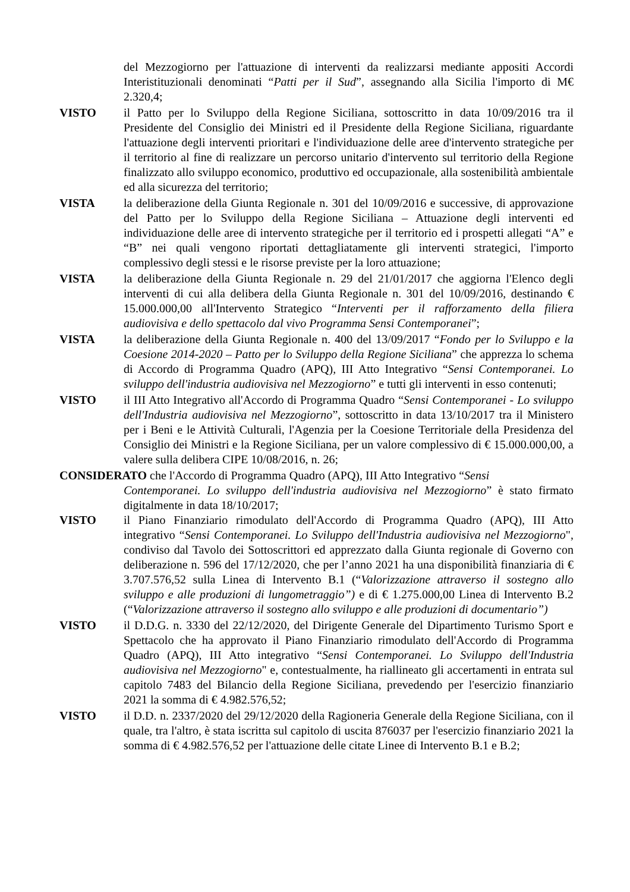del Mezzogiorno per l'attuazione di interventi da realizzarsi mediante appositi Accordi Interistituzionali denominati “Patti per il Sud”, assegnando alla Sicilia l'importo di M€ 2.320,4;
VISTO il Patto per lo Sviluppo della Regione Siciliana, sottoscritto in data 10/09/2016 tra il Presidente del Consiglio dei Ministri ed il Presidente della Regione Siciliana, riguardante l'attuazione degli interventi prioritari e l'individuazione delle aree d'intervento strategiche per il territorio al fine di realizzare un percorso unitario d'intervento sul territorio della Regione finalizzato allo sviluppo economico, produttivo ed occupazionale, alla sostenibilità ambientale ed alla sicurezza del territorio;
VISTA la deliberazione della Giunta Regionale n. 301 del 10/09/2016 e successive, di approvazione del Patto per lo Sviluppo della Regione Siciliana – Attuazione degli interventi ed individuazione delle aree di intervento strategiche per il territorio ed i prospetti allegati “A” e “B” nei quali vengono riportati dettagliatamente gli interventi strategici, l'importo complessivo degli stessi e le risorse previste per la loro attuazione;
VISTA la deliberazione della Giunta Regionale n. 29 del 21/01/2017 che aggiorna l'Elenco degli interventi di cui alla delibera della Giunta Regionale n. 301 del 10/09/2016, destinando € 15.000.000,00 all'Intervento Strategico “Interventi per il rafforzamento della filiera audiovisiva e dello spettacolo dal vivo Programma Sensi Contemporanei”;
VISTA la deliberazione della Giunta Regionale n. 400 del 13/09/2017 “Fondo per lo Sviluppo e la Coesione 2014-2020 – Patto per lo Sviluppo della Regione Siciliana” che apprezza lo schema di Accordo di Programma Quadro (APQ), III Atto Integrativo “Sensi Contemporanei. Lo sviluppo dell'industria audiovisiva nel Mezzogiorno” e tutti gli interventi in esso contenuti;
VISTO il III Atto Integrativo all'Accordo di Programma Quadro “Sensi Contemporanei - Lo sviluppo dell'Industria audiovisiva nel Mezzogiorno”, sottoscritto in data 13/10/2017 tra il Ministero per i Beni e le Attività Culturali, l'Agenzia per la Coesione Territoriale della Presidenza del Consiglio dei Ministri e la Regione Siciliana, per un valore complessivo di € 15.000.000,00, a valere sulla delibera CIPE 10/08/2016, n. 26;
CONSIDERATO che l'Accordo di Programma Quadro (APQ), III Atto Integrativo “Sensi
Contemporanei. Lo sviluppo dell'industria audiovisiva nel Mezzogiorno” è stato firmato digitalmente in data 18/10/2017;
VISTO il Piano Finanziario rimodulato dell'Accordo di Programma Quadro (APQ), III Atto integrativo “Sensi Contemporanei. Lo Sviluppo dell'Industria audiovisiva nel Mezzogiorno", condiviso dal Tavolo dei Sottoscrittori ed apprezzato dalla Giunta regionale di Governo con deliberazione n. 596 del 17/12/2020, che per l’anno 2021 ha una disponibilità finanziaria di € 3.707.576,52 sulla Linea di Intervento B.1 (“Valorizzazione attraverso il sostegno allo sviluppo e alle produzioni di lungometraggio”) e di € 1.275.000,00 Linea di Intervento B.2 (“Valorizzazione attraverso il sostegno allo sviluppo e alle produzioni di documentario”)
VISTO il D.D.G. n. 3330 del 22/12/2020, del Dirigente Generale del Dipartimento Turismo Sport e Spettacolo che ha approvato il Piano Finanziario rimodulato dell'Accordo di Programma Quadro (APQ), III Atto integrativo “Sensi Contemporanei. Lo Sviluppo dell'Industria audiovisiva nel Mezzogiorno" e, contestualmente, ha riallineato gli accertamenti in entrata sul capitolo 7483 del Bilancio della Regione Siciliana, prevedendo per l'esercizio finanziario 2021 la somma di € 4.982.576,52;
VISTO il D.D. n. 2337/2020 del 29/12/2020 della Ragioneria Generale della Regione Siciliana, con il quale, tra l'altro, è stata iscritta sul capitolo di uscita 876037 per l'esercizio finanziario 2021 la somma di € 4.982.576,52 per l'attuazione delle citate Linee di Intervento B.1 e B.2;